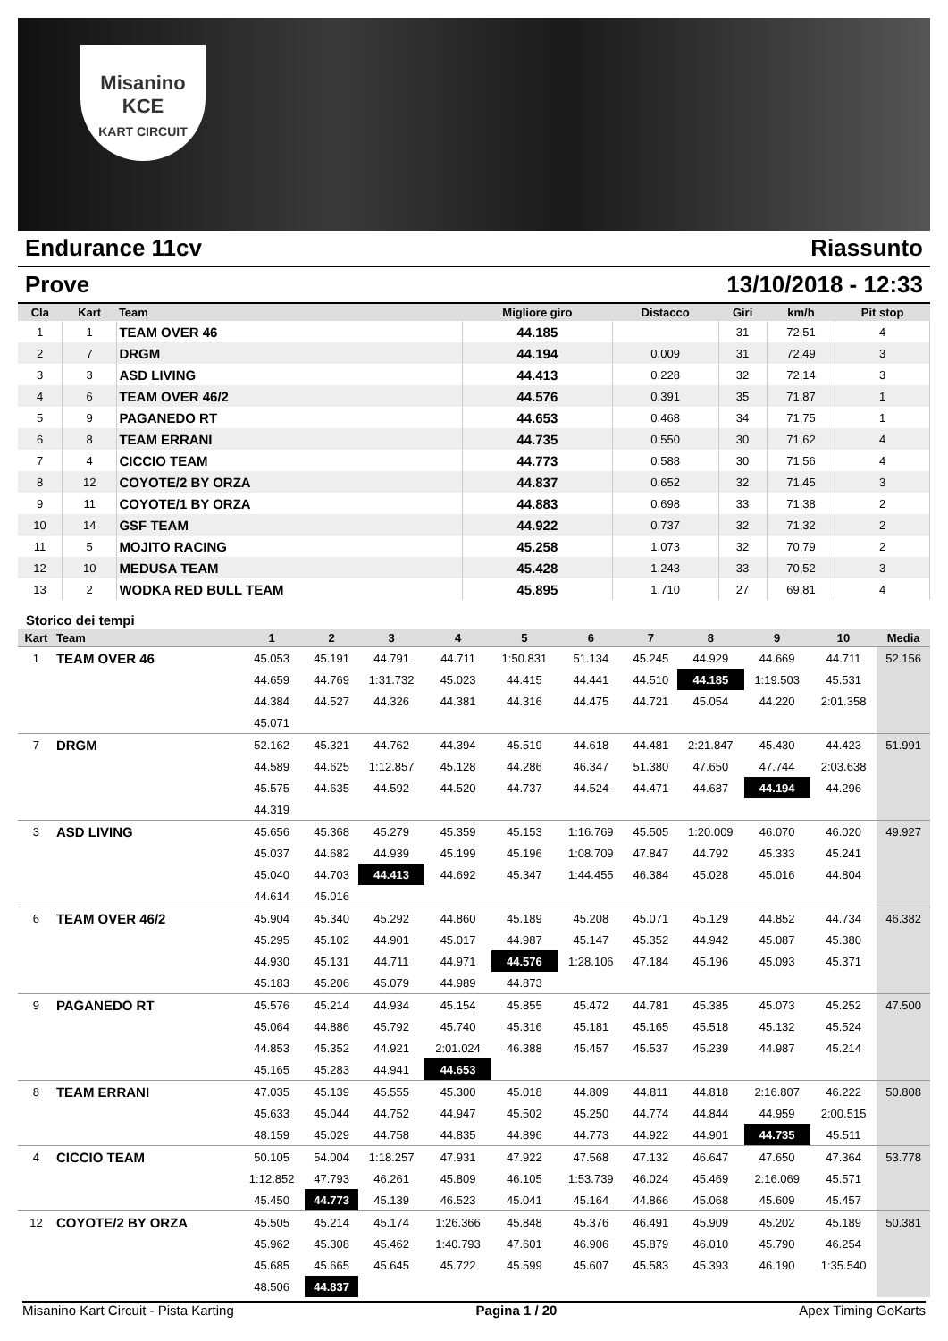Misanino
KCE
KART CIRCUIT
Endurance 11cv Riassunto
Prove 13/10/2018 - 12:33
| Cla | Kart | Team | Migliore giro | Distacco | Giri | km/h | Pit stop |
| --- | --- | --- | --- | --- | --- | --- | --- |
| 1 | 1 | TEAM OVER 46 | 44.185 | | 31 | 72,51 | 4 |
| 2 | 7 | DRGM | 44.194 | 0.009 | 31 | 72,49 | 3 |
| 3 | 3 | ASD LIVING | 44.413 | 0.228 | 32 | 72,14 | 3 |
| 4 | 6 | TEAM OVER 46/2 | 44.576 | 0.391 | 35 | 71,87 | 1 |
| 5 | 9 | PAGANEDO RT | 44.653 | 0.468 | 34 | 71,75 | 1 |
| 6 | 8 | TEAM ERRANI | 44.735 | 0.550 | 30 | 71,62 | 4 |
| 7 | 4 | CICCIO TEAM | 44.773 | 0.588 | 30 | 71,56 | 4 |
| 8 | 12 | COYOTE/2 BY ORZA | 44.837 | 0.652 | 32 | 71,45 | 3 |
| 9 | 11 | COYOTE/1 BY ORZA | 44.883 | 0.698 | 33 | 71,38 | 2 |
| 10 | 14 | GSF TEAM | 44.922 | 0.737 | 32 | 71,32 | 2 |
| 11 | 5 | MOJITO RACING | 45.258 | 1.073 | 32 | 70,79 | 2 |
| 12 | 10 | MEDUSA TEAM | 45.428 | 1.243 | 33 | 70,52 | 3 |
| 13 | 2 | WODKA RED BULL TEAM | 45.895 | 1.710 | 27 | 69,81 | 4 |
Storico dei tempi
| Kart | Team | 1 | 2 | 3 | 4 | 5 | 6 | 7 | 8 | 9 | 10 | Media |
| --- | --- | --- | --- | --- | --- | --- | --- | --- | --- | --- | --- | --- |
| 1 | TEAM OVER 46 | 45.053 | 45.191 | 44.791 | 44.711 | 1:50.831 | 51.134 | 45.245 | 44.929 | 44.669 | 44.711 | 52.156 |
| | | 44.659 | 44.769 | 1:31.732 | 45.023 | 44.415 | 44.441 | 44.510 | 44.185 | 1:19.503 | 45.531 | |
| | | 44.384 | 44.527 | 44.326 | 44.381 | 44.316 | 44.475 | 44.721 | 45.054 | 44.220 | 2:01.358 | |
| | | 45.071 | | | | | | | | | | |
| 7 | DRGM | 52.162 | 45.321 | 44.762 | 44.394 | 45.519 | 44.618 | 44.481 | 2:21.847 | 45.430 | 44.423 | 51.991 |
| | | 44.589 | 44.625 | 1:12.857 | 45.128 | 44.286 | 46.347 | 51.380 | 47.650 | 47.744 | 2:03.638 | |
| | | 45.575 | 44.635 | 44.592 | 44.520 | 44.737 | 44.524 | 44.471 | 44.687 | 44.194 | 44.296 | |
| | | 44.319 | | | | | | | | | | |
| 3 | ASD LIVING | 45.656 | 45.368 | 45.279 | 45.359 | 45.153 | 1:16.769 | 45.505 | 1:20.009 | 46.070 | 46.020 | 49.927 |
| | | 45.037 | 44.682 | 44.939 | 45.199 | 45.196 | 1:08.709 | 47.847 | 44.792 | 45.333 | 45.241 | |
| | | 45.040 | 44.703 | 44.413 | 44.692 | 45.347 | 1:44.455 | 46.384 | 45.028 | 45.016 | 44.804 | |
| | | 44.614 | 45.016 | | | | | | | | | |
| 6 | TEAM OVER 46/2 | 45.904 | 45.340 | 45.292 | 44.860 | 45.189 | 45.208 | 45.071 | 45.129 | 44.852 | 44.734 | 46.382 |
| | | 45.295 | 45.102 | 44.901 | 45.017 | 44.987 | 45.147 | 45.352 | 44.942 | 45.087 | 45.380 | |
| | | 44.930 | 45.131 | 44.711 | 44.971 | 44.576 | 1:28.106 | 47.184 | 45.196 | 45.093 | 45.371 | |
| | | 45.183 | 45.206 | 45.079 | 44.989 | 44.873 | | | | | | |
| 9 | PAGANEDO RT | 45.576 | 45.214 | 44.934 | 45.154 | 45.855 | 45.472 | 44.781 | 45.385 | 45.073 | 45.252 | 47.500 |
| | | 45.064 | 44.886 | 45.792 | 45.740 | 45.316 | 45.181 | 45.165 | 45.518 | 45.132 | 45.524 | |
| | | 44.853 | 45.352 | 44.921 | 2:01.024 | 46.388 | 45.457 | 45.537 | 45.239 | 44.987 | 45.214 | |
| | | 45.165 | 45.283 | 44.941 | 44.653 | | | | | | | |
| 8 | TEAM ERRANI | 47.035 | 45.139 | 45.555 | 45.300 | 45.018 | 44.809 | 44.811 | 44.818 | 2:16.807 | 46.222 | 50.808 |
| | | 45.633 | 45.044 | 44.752 | 44.947 | 45.502 | 45.250 | 44.774 | 44.844 | 44.959 | 2:00.515 | |
| | | 48.159 | 45.029 | 44.758 | 44.835 | 44.896 | 44.773 | 44.922 | 44.901 | 44.735 | 45.511 | |
| 4 | CICCIO TEAM | 50.105 | 54.004 | 1:18.257 | 47.931 | 47.922 | 47.568 | 47.132 | 46.647 | 47.650 | 47.364 | 53.778 |
| | | 1:12.852 | 47.793 | 46.261 | 45.809 | 46.105 | 1:53.739 | 46.024 | 45.469 | 2:16.069 | 45.571 | |
| | | 45.450 | 44.773 | 45.139 | 46.523 | 45.041 | 45.164 | 44.866 | 45.068 | 45.609 | 45.457 | |
| 12 | COYOTE/2 BY ORZA | 45.505 | 45.214 | 45.174 | 1:26.366 | 45.848 | 45.376 | 46.491 | 45.909 | 45.202 | 45.189 | 50.381 |
| | | 45.962 | 45.308 | 45.462 | 1:40.793 | 47.601 | 46.906 | 45.879 | 46.010 | 45.790 | 46.254 | |
| | | 45.685 | 45.665 | 45.645 | 45.722 | 45.599 | 45.607 | 45.583 | 45.393 | 46.190 | 1:35.540 | |
| | | 48.506 | 44.837 | | | | | | | | | |
Misanino Kart Circuit - Pista Karting Pagina 1 / 20 Apex Timing GoKarts